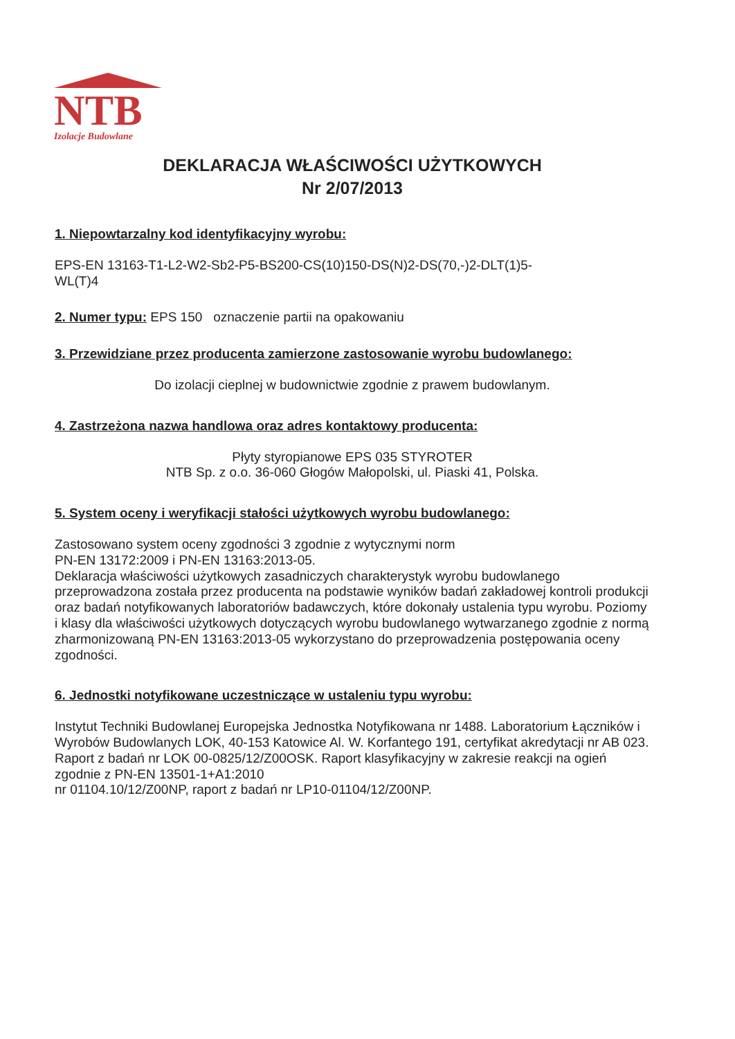NTB
Izolacje Budowlane
DEKLARACJA WŁAŚCIWOŚCI UŻYTKOWYCH
Nr 2/07/2013
1. Niepowtarzalny kod identyfikacyjny wyrobu:
EPS-EN 13163-T1-L2-W2-Sb2-P5-BS200-CS(10)150-DS(N)2-DS(70,-)2-DLT(1)5-
WL(T)4
2. Numer typu: EPS 150 oznaczenie partii na opakowaniu
3. Przewidziane przez producenta zamierzone zastosowanie wyrobu budowlanego:
Do izolacji cieplnej w budownictwie zgodnie z prawem budowlanym.
4. Zastrzeżona nazwa handlowa oraz adres kontaktowy producenta:
Płyty styropianowe EPS 035 STYROTER
NTB Sp. z o.o. 36-060 Głogów Małopolski, ul. Piaski 41, Polska.
5. System oceny i weryfikacji stałości użytkowych wyrobu budowlanego:
Zastosowano system oceny zgodności 3 zgodnie z wytycznymi norm
PN-EN 13172:2009 i PN-EN 13163:2013-05.
Deklaracja właściwości użytkowych zasadniczych charakterystyk wyrobu budowlanego przeprowadzona została przez producenta na podstawie wyników badań zakładowej kontroli produkcji oraz badań notyfikowanych laboratoriów badawczych, które dokonały ustalenia typu wyrobu. Poziomy i klasy dla właściwości użytkowych dotyczących wyrobu budowlanego wytwarzanego zgodnie z normą zharmonizowaną PN-EN 13163:2013-05 wykorzystano do przeprowadzenia postępowania oceny zgodności.
6. Jednostki notyfikowane uczestniczące w ustaleniu typu wyrobu:
Instytut Techniki Budowlanej Europejska Jednostka Notyfikowana nr 1488. Laboratorium Łączników i Wyrobów Budowlanych LOK, 40-153 Katowice Al. W. Korfantego 191, certyfikat akredytacji nr AB 023. Raport z badań nr LOK 00-0825/12/Z00OSK. Raport klasyfikacyjny w zakresie reakcji na ogień zgodnie z PN-EN 13501-1+A1:2010
nr 01104.10/12/Z00NP, raport z badań nr LP10-01104/12/Z00NP.